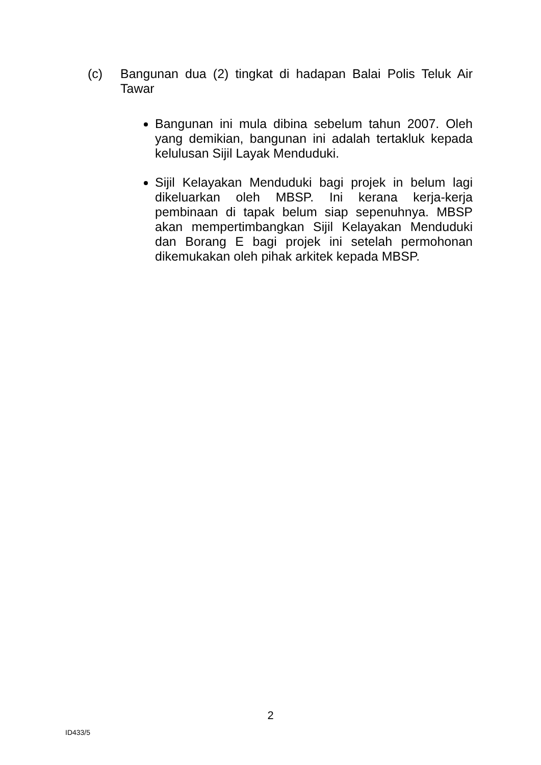(c) Bangunan dua (2) tingkat di hadapan Balai Polis Teluk Air Tawar
Bangunan ini mula dibina sebelum tahun 2007. Oleh yang demikian, bangunan ini adalah tertakluk kepada kelulusan Sijil Layak Menduduki.
Sijil Kelayakan Menduduki bagi projek in belum lagi dikeluarkan oleh MBSP. Ini kerana kerja-kerja pembinaan di tapak belum siap sepenuhnya. MBSP akan mempertimbangkan Sijil Kelayakan Menduduki dan Borang E bagi projek ini setelah permohonan dikemukakan oleh pihak arkitek kepada MBSP.
2
ID433/5